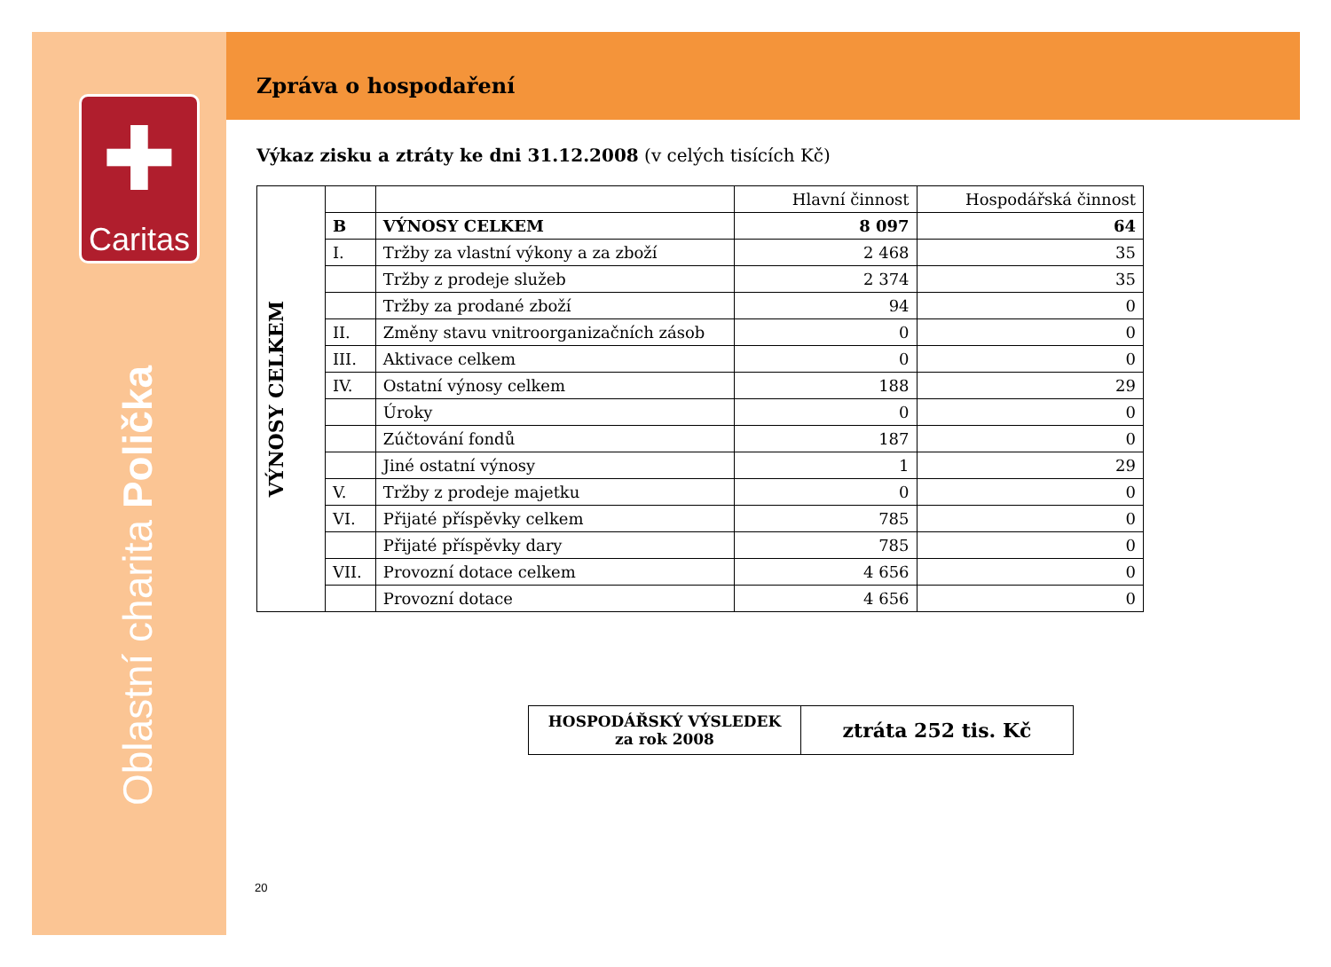✚
Caritas
Oblastní charita Polička
Zpráva o hospodaření
Výkaz zisku a ztráty ke dni 31.12.2008 (v celých tisících Kč)
| VÝNOSY CELKEM | | | Hlavní činnost | Hospodářská činnost |
| | B | VÝNOSY CELKEM | 8 097 | 64 |
| | I. | Tržby za vlastní výkony a za zboží | 2 468 | 35 |
| | | Tržby z prodeje služeb | 2 374 | 35 |
| | | Tržby za prodané zboží | 94 | 0 |
| | II. | Změny stavu vnitroorganizačních zásob | 0 | 0 |
| | III. | Aktivace celkem | 0 | 0 |
| | IV. | Ostatní výnosy celkem | 188 | 29 |
| | | Úroky | 0 | 0 |
| | | Zúčtování fondů | 187 | 0 |
| | | Jiné ostatní výnosy | 1 | 29 |
| | V. | Tržby z prodeje majetku | 0 | 0 |
| | VI. | Přijaté příspěvky celkem | 785 | 0 |
| | | Přijaté příspěvky dary | 785 | 0 |
| | VII. | Provozní dotace celkem | 4 656 | 0 |
| | | Provozní dotace | 4 656 | 0 |
| HOSPODÁŘSKÝ VÝSLEDEK za rok 2008 | ztráta 252 tis. Kč |
20